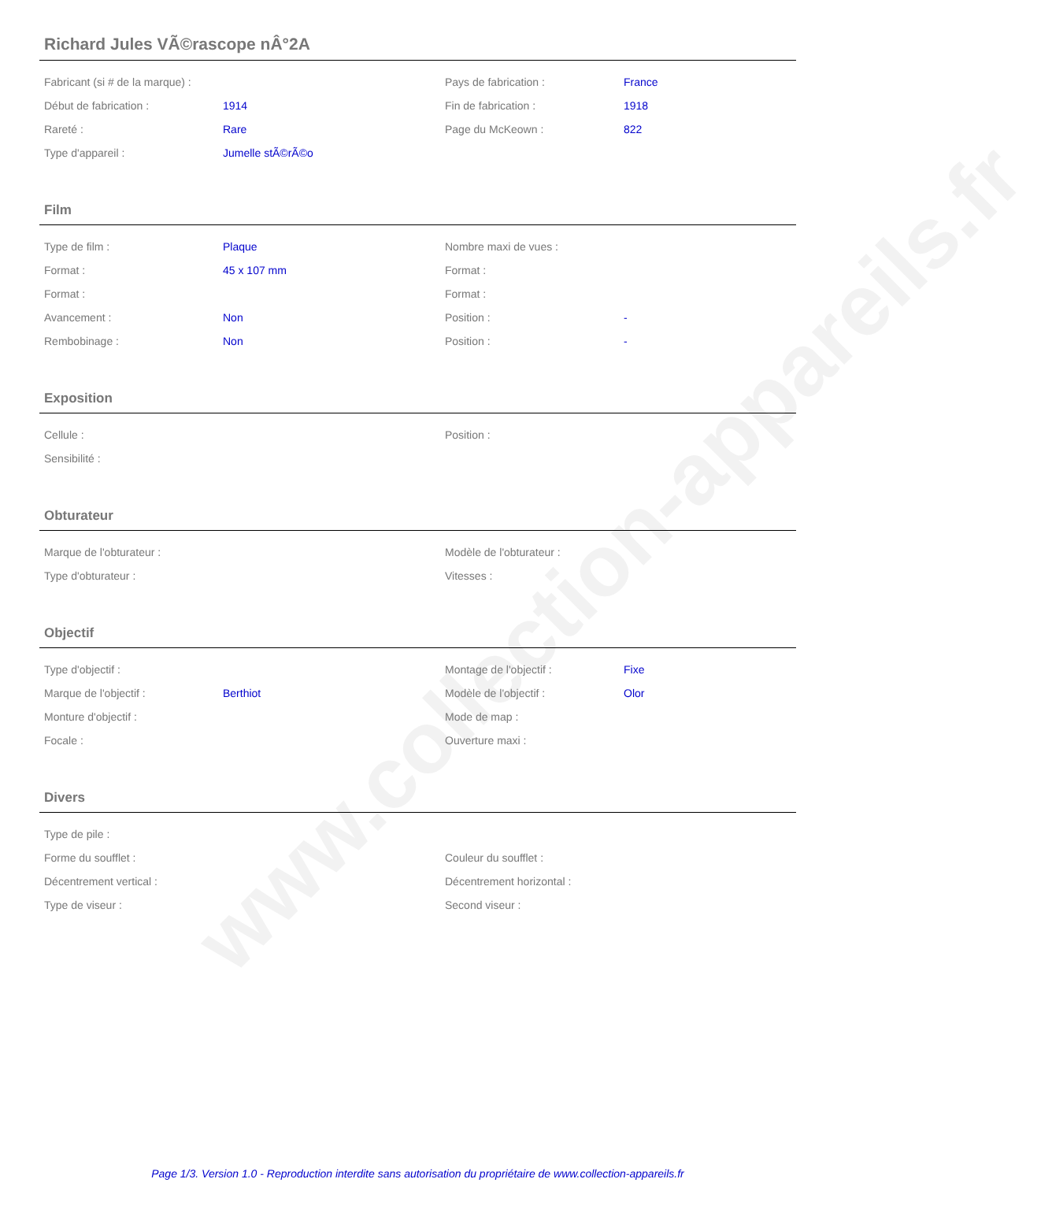www.collection-appareils.fr
Richard Jules VÃ©rascope nÂ°2A
| Fabricant (si # de la marque) : | | Pays de fabrication : | France |
| Début de fabrication : | 1914 | Fin de fabrication : | 1918 |
| Rareté : | Rare | Page du McKeown : | 822 |
| Type d'appareil : | Jumelle stÃ©rÃ©o | | |
Film
| Type de film : | Plaque | Nombre maxi de vues : | |
| Format : | 45 x 107 mm | Format : | |
| Format : | | Format : | |
| Avancement : | Non | Position : | - |
| Rembobinage : | Non | Position : | - |
Exposition
| Cellule : | | Position : | |
| Sensibilité : | | | |
Obturateur
| Marque de l'obturateur : | | Modèle de l'obturateur : | |
| Type d'obturateur : | | Vitesses : | |
Objectif
| Type d'objectif : | | Montage de l'objectif : | Fixe |
| Marque de l'objectif : | Berthiot | Modèle de l'objectif : | Olor |
| Monture d'objectif : | | Mode de map : | |
| Focale : | | Ouverture maxi : | |
Divers
| Type de pile : | | | |
| Forme du soufflet : | | Couleur du soufflet : | |
| Décentrement vertical : | | Décentrement horizontal : | |
| Type de viseur : | | Second viseur : | |
Page 1/3. Version 1.0 - Reproduction interdite sans autorisation du propriétaire de www.collection-appareils.fr